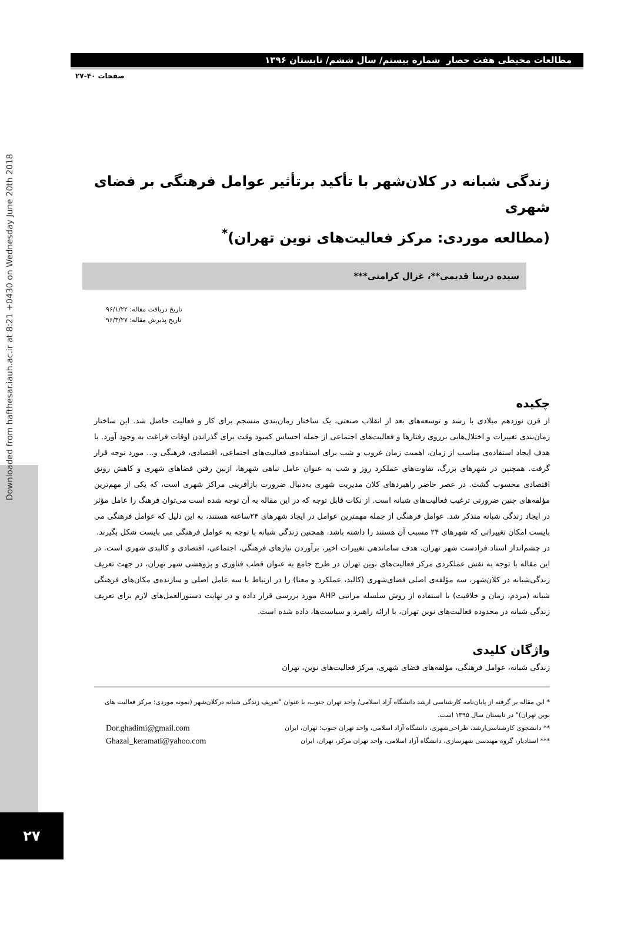Downloaded from hafthesar.iauh.ac.ir at 8:21 +0430 on Wednesday June 20th 2018
مطالعات محیطی هفت حصار شماره بیستم/ سال ششم/ تابستان ۱۳۹۶
صفحات ۴۰-۲۷
زندگی شبانه در کلان‌شهر با تأکید برتأثیر عوامل فرهنگی بر فضای شهری
(مطالعه موردی: مرکز فعالیت‌های نوین تهران)<sup>*</sup>
سیده درسا قدیمی**، غزال کرامتی***
تاریخ دریافت مقاله: ۹۶/۱/۲۲
تاریخ پذیرش مقاله: ۹۶/۳/۲۷
چکیده
از قرن نوزدهم میلادی با رشد و توسعه‌های بعد از انقلاب صنعتی، یک ساختار زمان‌بندی منسجم برای کار و فعالیت حاصل شد. این ساختار زمان‌بندی تغییرات و اختلال‌هایی برروی رفتارها و فعالیت‌های اجتماعی از جمله احساس کمبود وقت برای گذراندن اوقات فراغت به وجود آورد. با هدف ایجاد استفاده‌ی مناسب از زمان، اهمیت زمان غروب و شب برای استفاده‌ی فعالیت‌های اجتماعی، اقتصادی، فرهنگی و... مورد توجه قرار گرفت. همچنین در شهرهای بزرگ، تفاوت‌های عملکرد روز و شب به عنوان عامل تباهی شهرها، ازبین رفتن فضاهای شهری و کاهش رونق اقتصادی محسوب گشت. در عصر حاضر راهبردهای کلان مدیریت شهری به‌دنبال ضرورت بازآفرینی مراکز شهری است، که یکی از مهم‌ترین مؤلفه‌های چنین ضرورتی ترغیب فعالیت‌های شبانه است. از نکات قابل توجه که در این مقاله به آن توجه شده است می‌توان فرهنگ را عامل مؤثر در ایجاد زندگی شبانه متذکر شد. عوامل فرهنگی از جمله مهمترین عوامل در ایجاد شهرهای ۲۴ساعته هستند، به این دلیل که عوامل فرهنگی می بایست امکان تغییراتی که شهرهای ۲۴ مسبب آن هستند را داشته باشد. همچنین زندگی شبانه با توجه به عوامل فرهنگی می بایست شکل بگیرند.
در چشم‌انداز اسناد فرادست شهر تهران، هدف ساماندهی تغییرات اخیر، برآوردن نیازهای فرهنگی، اجتماعی، اقتصادی و کالبدی شهری است. در این مقاله با توجه به نقش عملکردی مرکز فعالیت‌های نوین تهران در طرح جامع به عنوان قطب فناوری و پژوهشی شهر تهران، در جهت تعریف زندگی‌شبانه در کلان‌شهر، سه مؤلفه‌ی اصلی فضای‌شهری (کالبد، عملکرد و معنا) را در ارتباط با سه عامل اصلی و سازنده‌ی مکان‌های فرهنگی شبانه (مردم، زمان و خلاقیت) با استفاده از روش سلسله مراتبی AHP مورد بررسی قرار داده و در نهایت دستورالعمل‌های لازم برای تعریف زندگی شبانه در محدوده فعالیت‌های نوین تهران، با ارائه راهبرد و سیاست‌ها، داده شده است.
واژگان کلیدی
زندگی شبانه، عوامل فرهنگی، مؤلفه‌های فضای شهری، مرکز فعالیت‌های نوین، تهران
* این مقاله بر گرفته از پایان‌نامه کارشناسی ارشد دانشگاه آزاد اسلامی/ واحد تهران جنوب، با عنوان "تعریف زندگی شبانه درکلان‌شهر (نمونه موردی: مرکز فعالیت های نوین تهران)" در تابستان سال ۱۳۹۵ است.
** دانشجوی کارشناسی‌ارشد، طراحی‌شهری، دانشگاه آزاد اسلامی، واحد تهران جنوب؛ تهران، ایران Dor.ghadimi@gmail.com
*** استادیار، گروه مهندسی شهرسازی، دانشگاه آزاد اسلامی، واحد تهران مرکز، تهران، ایران Ghazal_keramati@yahoo.com
۲۷